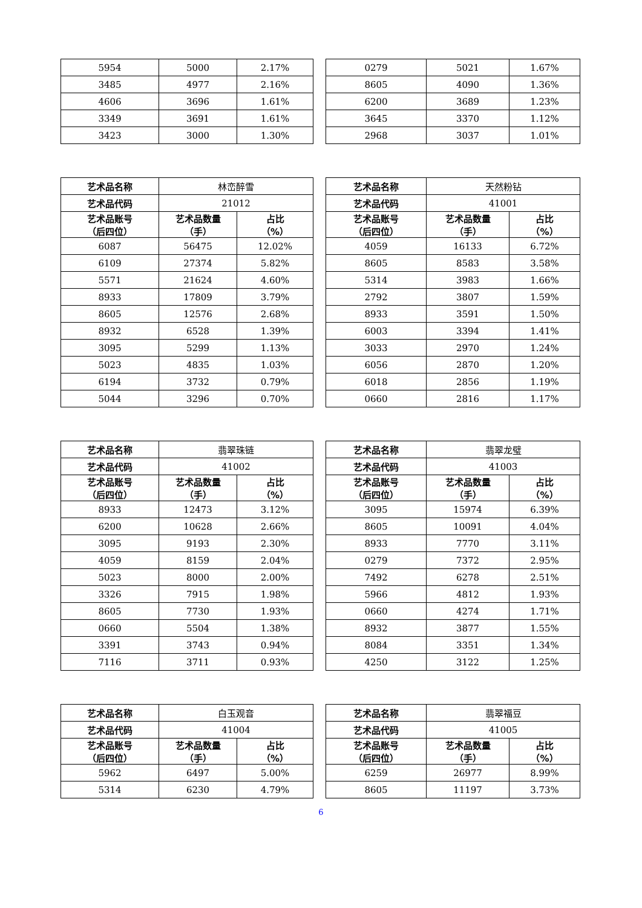| 5954 | 5000 | 2.17% |
| 3485 | 4977 | 2.16% |
| 4606 | 3696 | 1.61% |
| 3349 | 3691 | 1.61% |
| 3423 | 3000 | 1.30% |
| 0279 | 5021 | 1.67% |
| 8605 | 4090 | 1.36% |
| 6200 | 3689 | 1.23% |
| 3645 | 3370 | 1.12% |
| 2968 | 3037 | 1.01% |
| 艺术品名称 | 林峦醉雪 | |
| 艺术品代码 | 21012 | |
| 艺术品账号 （后四位） | 艺术品数量 （手） | 占比 （%） |
| 6087 | 56475 | 12.02% |
| 6109 | 27374 | 5.82% |
| 5571 | 21624 | 4.60% |
| 8933 | 17809 | 3.79% |
| 8605 | 12576 | 2.68% |
| 8932 | 6528 | 1.39% |
| 3095 | 5299 | 1.13% |
| 5023 | 4835 | 1.03% |
| 6194 | 3732 | 0.79% |
| 5044 | 3296 | 0.70% |
| 艺术品名称 | 天然粉钻 | |
| 艺术品代码 | 41001 | |
| 艺术品账号 （后四位） | 艺术品数量 （手） | 占比 （%） |
| 4059 | 16133 | 6.72% |
| 8605 | 8583 | 3.58% |
| 5314 | 3983 | 1.66% |
| 2792 | 3807 | 1.59% |
| 8933 | 3591 | 1.50% |
| 6003 | 3394 | 1.41% |
| 3033 | 2970 | 1.24% |
| 6056 | 2870 | 1.20% |
| 6018 | 2856 | 1.19% |
| 0660 | 2816 | 1.17% |
| 艺术品名称 | 翡翠珠链 | |
| 艺术品代码 | 41002 | |
| 艺术品账号 （后四位） | 艺术品数量 （手） | 占比 （%） |
| 8933 | 12473 | 3.12% |
| 6200 | 10628 | 2.66% |
| 3095 | 9193 | 2.30% |
| 4059 | 8159 | 2.04% |
| 5023 | 8000 | 2.00% |
| 3326 | 7915 | 1.98% |
| 8605 | 7730 | 1.93% |
| 0660 | 5504 | 1.38% |
| 3391 | 3743 | 0.94% |
| 7116 | 3711 | 0.93% |
| 艺术品名称 | 翡翠龙璧 | |
| 艺术品代码 | 41003 | |
| 艺术品账号 （后四位） | 艺术品数量 （手） | 占比 （%） |
| 3095 | 15974 | 6.39% |
| 8605 | 10091 | 4.04% |
| 8933 | 7770 | 3.11% |
| 0279 | 7372 | 2.95% |
| 7492 | 6278 | 2.51% |
| 5966 | 4812 | 1.93% |
| 0660 | 4274 | 1.71% |
| 8932 | 3877 | 1.55% |
| 8084 | 3351 | 1.34% |
| 4250 | 3122 | 1.25% |
| 艺术品名称 | 白玉观音 | |
| 艺术品代码 | 41004 | |
| 艺术品账号 （后四位） | 艺术品数量 （手） | 占比 （%） |
| 5962 | 6497 | 5.00% |
| 5314 | 6230 | 4.79% |
| 艺术品名称 | 翡翠福豆 | |
| 艺术品代码 | 41005 | |
| 艺术品账号 （后四位） | 艺术品数量 （手） | 占比 （%） |
| 6259 | 26977 | 8.99% |
| 8605 | 11197 | 3.73% |
6